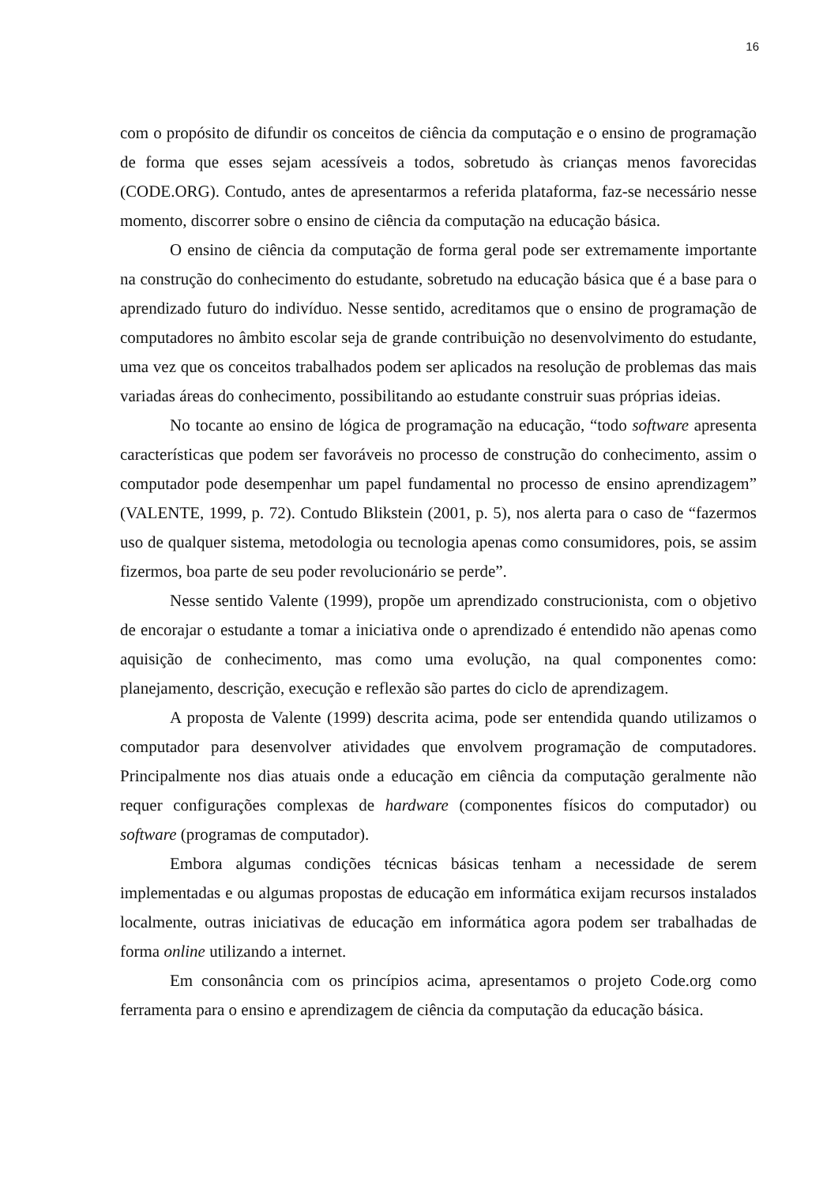16
com o propósito de difundir os conceitos de ciência da computação e o ensino de programação de forma que esses sejam acessíveis a todos, sobretudo às crianças menos favorecidas (CODE.ORG). Contudo, antes de apresentarmos a referida plataforma, faz-se necessário nesse momento, discorrer sobre o ensino de ciência da computação na educação básica.
O ensino de ciência da computação de forma geral pode ser extremamente importante na construção do conhecimento do estudante, sobretudo na educação básica que é a base para o aprendizado futuro do indivíduo. Nesse sentido, acreditamos que o ensino de programação de computadores no âmbito escolar seja de grande contribuição no desenvolvimento do estudante, uma vez que os conceitos trabalhados podem ser aplicados na resolução de problemas das mais variadas áreas do conhecimento, possibilitando ao estudante construir suas próprias ideias.
No tocante ao ensino de lógica de programação na educação, “todo software apresenta características que podem ser favoráveis no processo de construção do conhecimento, assim o computador pode desempenhar um papel fundamental no processo de ensino aprendizagem” (VALENTE, 1999, p. 72). Contudo Blikstein (2001, p. 5), nos alerta para o caso de “fazermos uso de qualquer sistema, metodologia ou tecnologia apenas como consumidores, pois, se assim fizermos, boa parte de seu poder revolucionário se perde”.
Nesse sentido Valente (1999), propõe um aprendizado construcionista, com o objetivo de encorajar o estudante a tomar a iniciativa onde o aprendizado é entendido não apenas como aquisição de conhecimento, mas como uma evolução, na qual componentes como: planejamento, descrição, execução e reflexão são partes do ciclo de aprendizagem.
A proposta de Valente (1999) descrita acima, pode ser entendida quando utilizamos o computador para desenvolver atividades que envolvem programação de computadores. Principalmente nos dias atuais onde a educação em ciência da computação geralmente não requer configurações complexas de hardware (componentes físicos do computador) ou software (programas de computador).
Embora algumas condições técnicas básicas tenham a necessidade de serem implementadas e ou algumas propostas de educação em informática exijam recursos instalados localmente, outras iniciativas de educação em informática agora podem ser trabalhadas de forma online utilizando a internet.
Em consonância com os princípios acima, apresentamos o projeto Code.org como ferramenta para o ensino e aprendizagem de ciência da computação da educação básica.